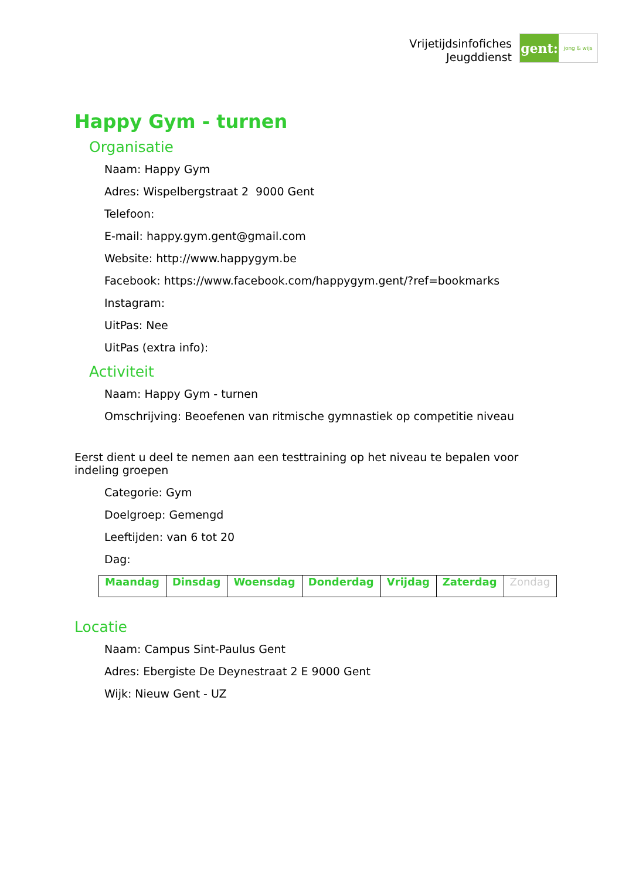Vrijetijdsinfofiches
Jeugddienst
gent:
jong & wijs
Happy Gym - turnen
Organisatie
Naam: Happy Gym
Adres: Wispelbergstraat 2 9000 Gent
Telefoon:
E-mail: happy.gym.gent@gmail.com
Website: http://www.happygym.be
Facebook: https://www.facebook.com/happygym.gent/?ref=bookmarks
Instagram:
UitPas: Nee
UitPas (extra info):
Activiteit
Naam: Happy Gym - turnen
Omschrijving: Beoefenen van ritmische gymnastiek op competitie niveau
Eerst dient u deel te nemen aan een testtraining op het niveau te bepalen voor indeling groepen
Categorie: Gym
Doelgroep: Gemengd
Leeftijden: van 6 tot 20
Dag:
| Maandag | Dinsdag | Woensdag | Donderdag | Vrijdag | Zaterdag | Zondag |
Locatie
Naam: Campus Sint-Paulus Gent
Adres: Ebergiste De Deynestraat 2 E 9000 Gent
Wijk: Nieuw Gent - UZ